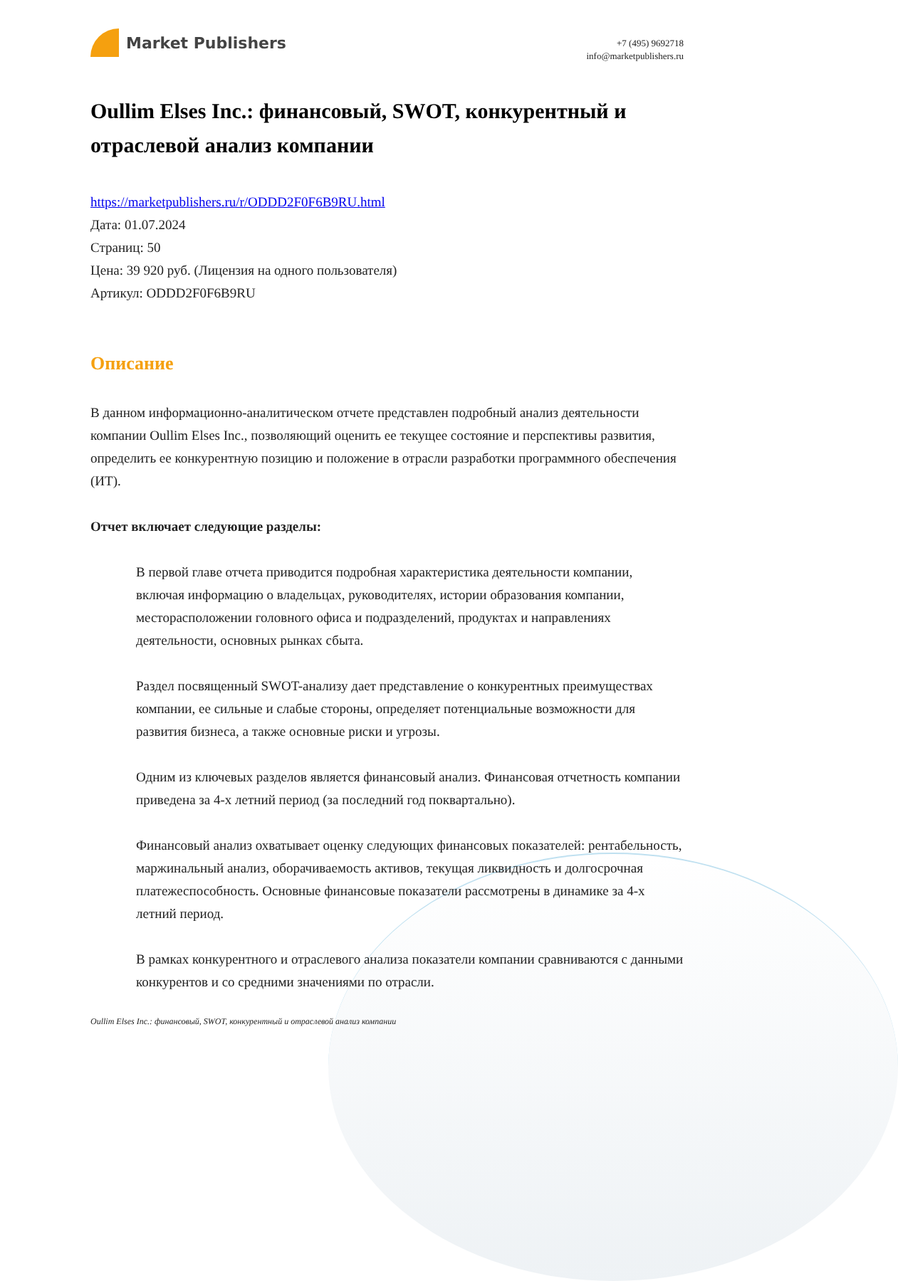Market Publishers
+7 (495) 9692718
info@marketpublishers.ru
Oullim Elses Inc.: финансовый, SWOT, конкурентный и отраслевой анализ компании
https://marketpublishers.ru/r/ODDD2F0F6B9RU.html
Дата: 01.07.2024
Страниц: 50
Цена: 39 920 руб. (Лицензия на одного пользователя)
Артикул: ODDD2F0F6B9RU
Описание
В данном информационно-аналитическом отчете представлен подробный анализ деятельности компании Oullim Elses Inc., позволяющий оценить ее текущее состояние и перспективы развития, определить ее конкурентную позицию и положение в отрасли разработки программного обеспечения (ИТ).
Отчет включает следующие разделы:
В первой главе отчета приводится подробная характеристика деятельности компании, включая информацию о владельцах, руководителях, истории образования компании, месторасположении головного офиса и подразделений, продуктах и направлениях деятельности, основных рынках сбыта.
Раздел посвященный SWOT-анализу дает представление о конкурентных преимуществах компании, ее сильные и слабые стороны, определяет потенциальные возможности для развития бизнеса, а также основные риски и угрозы.
Одним из ключевых разделов является финансовый анализ. Финансовая отчетность компании приведена за 4-х летний период (за последний год поквартально).
Финансовый анализ охватывает оценку следующих финансовых показателей: рентабельность, маржинальный анализ, оборачиваемость активов, текущая ликвидность и долгосрочная платежеспособность. Основные финансовые показатели рассмотрены в динамике за 4-х летний период.
В рамках конкурентного и отраслевого анализа показатели компании сравниваются с данными конкурентов и со средними значениями по отрасли.
Oullim Elses Inc.: финансовый, SWOT, конкурентный и отраслевой анализ компании